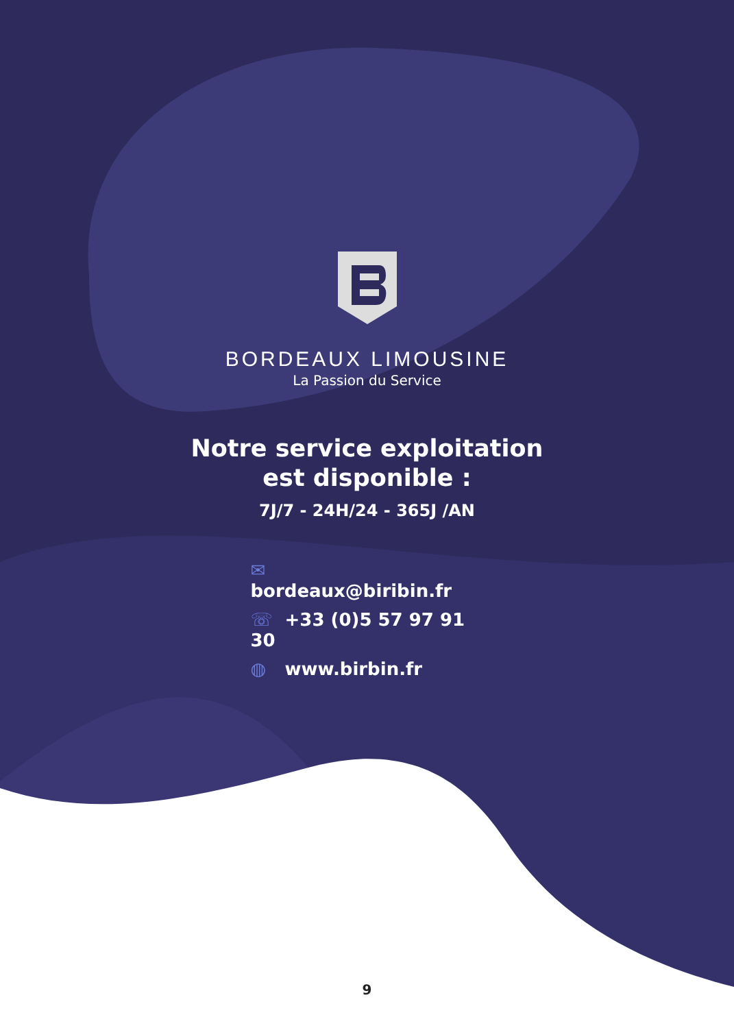BORDEAUX LIMOUSINE
La Passion du Service
Notre service exploitation
est disponible :
7J/7 - 24H/24 - 365J /AN
✉ bordeaux@biribin.fr
☏ +33 (0)5 57 97 91 30
◍ www.birbin.fr
9